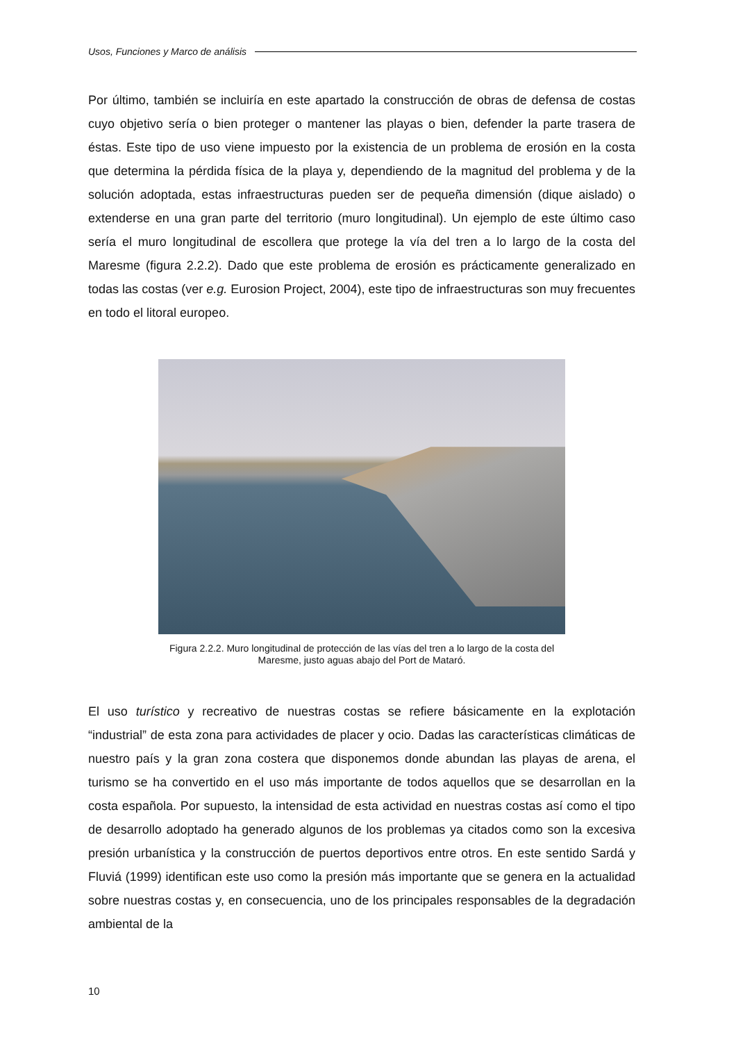Usos, Funciones y Marco de análisis
Por último, también se incluiría en este apartado la construcción de obras de defensa de costas cuyo objetivo sería o bien proteger o mantener las playas o bien, defender la parte trasera de éstas. Este tipo de uso viene impuesto por la existencia de un problema de erosión en la costa que determina la pérdida física de la playa y, dependiendo de la magnitud del problema y de la solución adoptada, estas infraestructuras pueden ser de pequeña dimensión (dique aislado) o extenderse en una gran parte del territorio (muro longitudinal). Un ejemplo de este último caso sería el muro longitudinal de escollera que protege la vía del tren a lo largo de la costa del Maresme (figura 2.2.2). Dado que este problema de erosión es prácticamente generalizado en todas las costas (ver e.g. Eurosion Project, 2004), este tipo de infraestructuras son muy frecuentes en todo el litoral europeo.
Figura 2.2.2. Muro longitudinal de protección de las vías del tren a lo largo de la costa del
Maresme, justo aguas abajo del Port de Mataró.
El uso turístico y recreativo de nuestras costas se refiere básicamente en la explotación “industrial” de esta zona para actividades de placer y ocio. Dadas las características climáticas de nuestro país y la gran zona costera que disponemos donde abundan las playas de arena, el turismo se ha convertido en el uso más importante de todos aquellos que se desarrollan en la costa española. Por supuesto, la intensidad de esta actividad en nuestras costas así como el tipo de desarrollo adoptado ha generado algunos de los problemas ya citados como son la excesiva presión urbanística y la construcción de puertos deportivos entre otros. En este sentido Sardá y Fluviá (1999) identifican este uso como la presión más importante que se genera en la actualidad sobre nuestras costas y, en consecuencia, uno de los principales responsables de la degradación ambiental de la
10